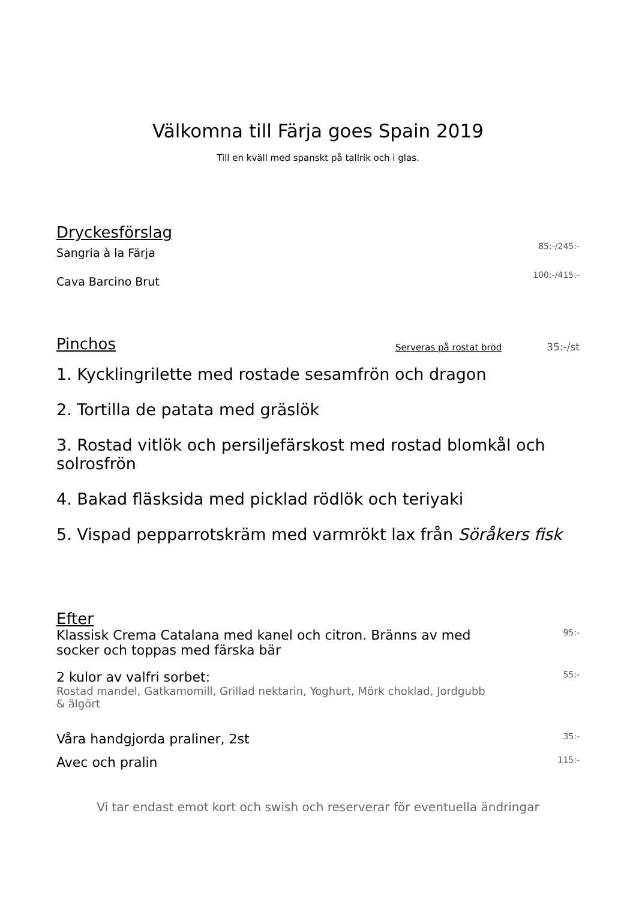Välkomna till Färja goes Spain 2019
Till en kväll med spanskt på tallrik och i glas.
Dryckesförslag
Sangria à la Färja
85:-/245:-
Cava Barcino Brut
100:-/415:-
Pinchos
Serveras på rostat bröd 35:-/st
1. Kycklingrilette med rostade sesamfrön och dragon
2. Tortilla de patata med gräslök
3. Rostad vitlök och persiljefärskost med rostad blomkål och solrosfrön
4. Bakad fläsksida med picklad rödlök och teriyaki
5. Vispad pepparrotskräm med varmrökt lax från Söråkers fisk
Efter
Klassisk Crema Catalana med kanel och citron. Bränns av med socker och toppas med färska bär
95:-
2 kulor av valfri sorbet:
Rostad mandel, Gatkamomill, Grillad nektarin, Yoghurt, Mörk choklad, Jordgubb & älgört
55:-
Våra handgjorda praliner, 2st
35:-
Avec och pralin
115:-
Vi tar endast emot kort och swish och reserverar för eventuella ändringar